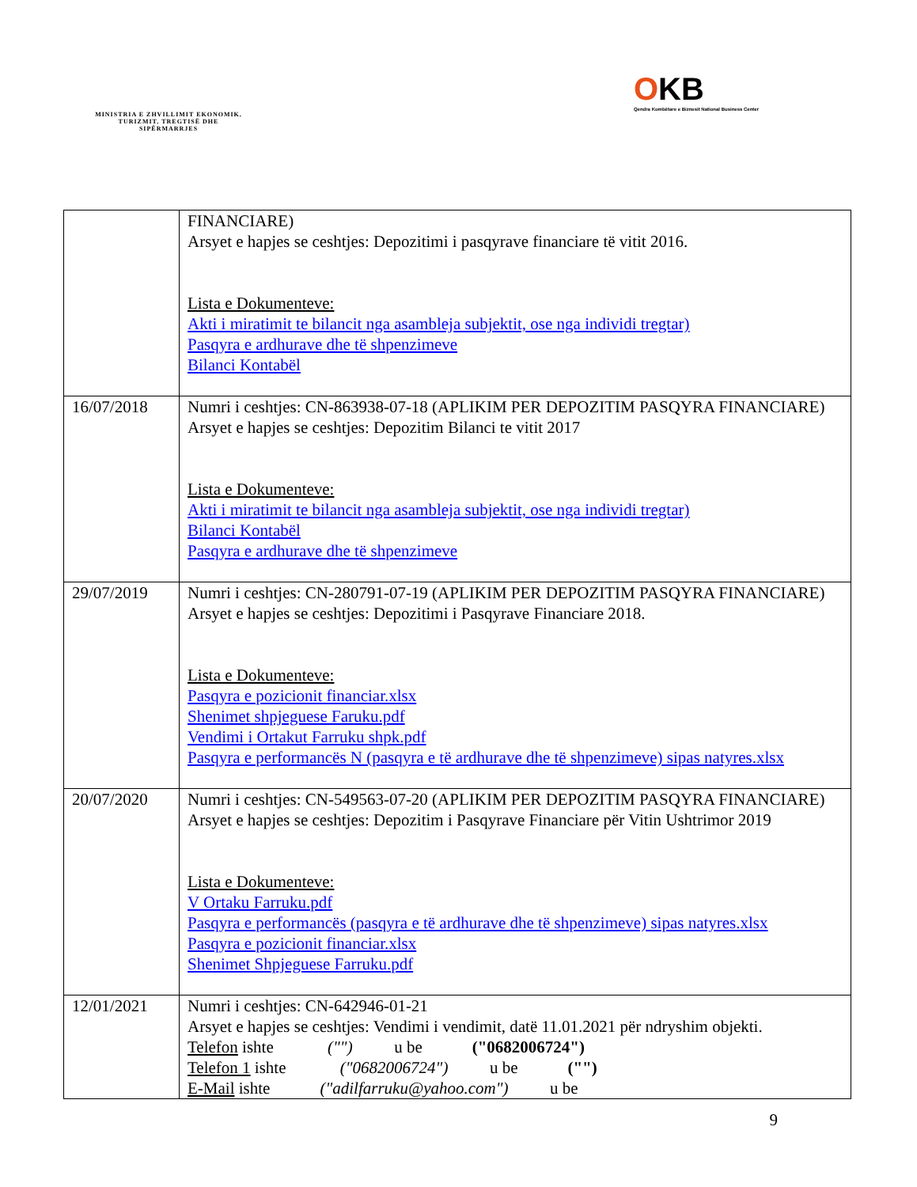MINISTRIA E ZHVILLIMIT EKONOMIK, TURIZMIT, TREGTISË DHE SIPËRMARRJES
OKB
Qendra Kombëtare e Biznesit National Business Center
| | FINANCIARE) Arsyet e hapjes se ceshtjes: Depozitimi i pasqyrave financiare të vitit 2016. Lista e Dokumenteve: Akti i miratimit te bilancit nga asambleja subjektit, ose nga individi tregtar) Pasqyra e ardhurave dhe të shpenzimeve Bilanci Kontabël |
| 16/07/2018 | Numri i ceshtjes: CN-863938-07-18 (APLIKIM PER DEPOZITIM PASQYRA FINANCIARE) Arsyet e hapjes se ceshtjes: Depozitim Bilanci te vitit 2017 Lista e Dokumenteve: Akti i miratimit te bilancit nga asambleja subjektit, ose nga individi tregtar) Bilanci Kontabël Pasqyra e ardhurave dhe të shpenzimeve |
| 29/07/2019 | Numri i ceshtjes: CN-280791-07-19 (APLIKIM PER DEPOZITIM PASQYRA FINANCIARE) Arsyet e hapjes se ceshtjes: Depozitimi i Pasqyrave Financiare 2018. Lista e Dokumenteve: Pasqyra e pozicionit financiar.xlsx Shenimet shpjeguese Faruku.pdf Vendimi i Ortakut Farruku shpk.pdf Pasqyra e performancës N (pasqyra e të ardhurave dhe të shpenzimeve) sipas natyres.xlsx |
| 20/07/2020 | Numri i ceshtjes: CN-549563-07-20 (APLIKIM PER DEPOZITIM PASQYRA FINANCIARE) Arsyet e hapjes se ceshtjes: Depozitim i Pasqyrave Financiare për Vitin Ushtrimor 2019 Lista e Dokumenteve: V Ortaku Farruku.pdf Pasqyra e performancës (pasqyra e të ardhurave dhe të shpenzimeve) sipas natyres.xlsx Pasqyra e pozicionit financiar.xlsx Shenimet Shpjeguese Farruku.pdf |
| 12/01/2021 | Numri i ceshtjes: CN-642946-01-21 Arsyet e hapjes se ceshtjes: Vendimi i vendimit, datë 11.01.2021 për ndryshim objekti. Telefon ishte ("") u be ("0682006724") Telefon 1 ishte ("0682006724") u be ("") E-Mail ishte ("adilfarruku@yahoo.com") u be |
9